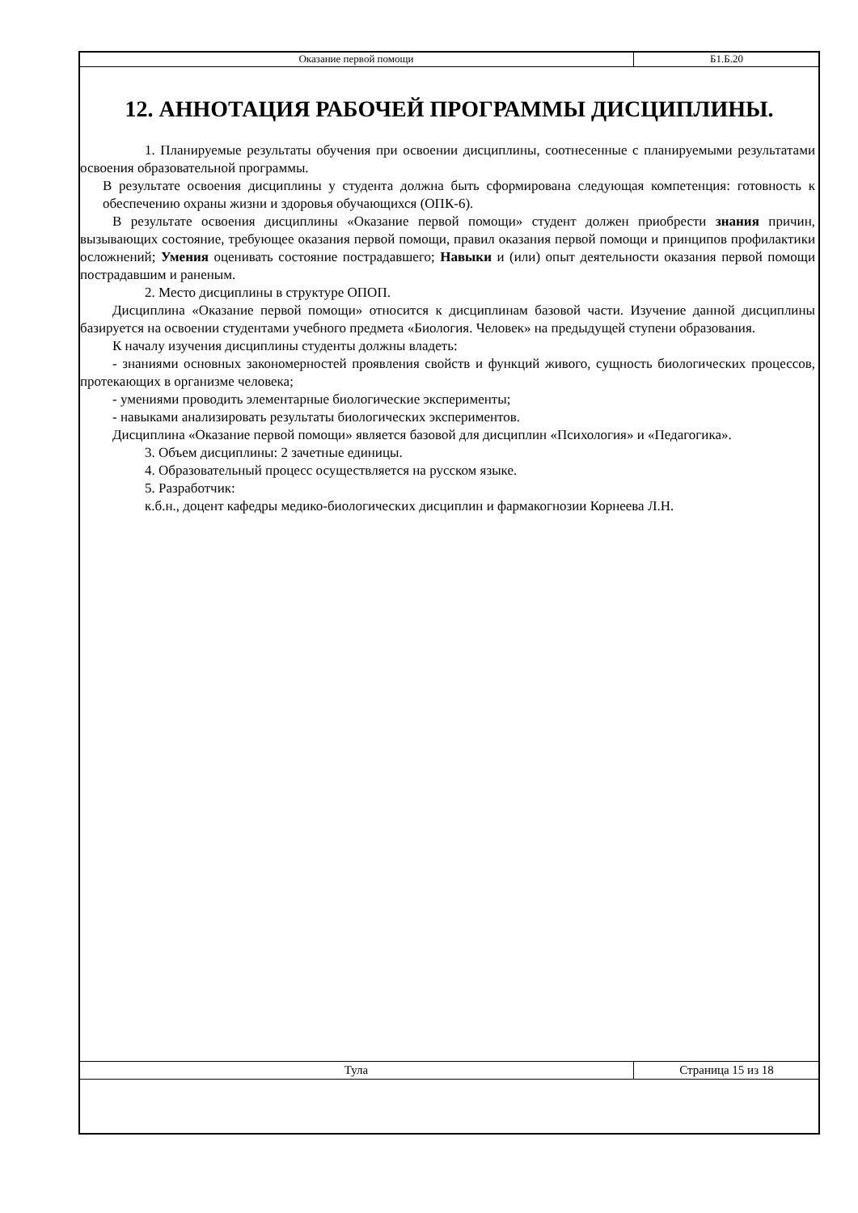| Оказание первой помощи | Б1.Б.20 |
12. АННОТАЦИЯ РАБОЧЕЙ ПРОГРАММЫ ДИСЦИПЛИНЫ.
1. Планируемые результаты обучения при освоении дисциплины, соотнесенные с планируемыми результатами освоения образовательной программы.
В результате освоения дисциплины у студента должна быть сформирована следующая компетенция: готовность к обеспечению охраны жизни и здоровья обучающихся (ОПК-6).
В результате освоения дисциплины «Оказание первой помощи» студент должен приобрести знания причин, вызывающих состояние, требующее оказания первой помощи, правил оказания первой помощи и принципов профилактики осложнений; Умения оценивать состояние пострадавшего; Навыки и (или) опыт деятельности оказания первой помощи пострадавшим и раненым.
2. Место дисциплины в структуре ОПОП.
Дисциплина «Оказание первой помощи» относится к дисциплинам базовой части. Изучение данной дисциплины базируется на освоении студентами учебного предмета «Биология. Человек» на предыдущей ступени образования.
К началу изучения дисциплины студенты должны владеть:
- знаниями основных закономерностей проявления свойств и функций живого, сущность биологических процессов, протекающих в организме человека;
- умениями проводить элементарные биологические эксперименты;
- навыками анализировать результаты биологических экспериментов.
Дисциплина «Оказание первой помощи» является базовой для дисциплин «Психология» и «Педагогика».
3. Объем дисциплины: 2 зачетные единицы.
4. Образовательный процесс осуществляется на русском языке.
5. Разработчик:
к.б.н., доцент кафедры медико-биологических дисциплин и фармакогнозии Корнеева Л.Н.
| Тула | Страница 15 из 18 |